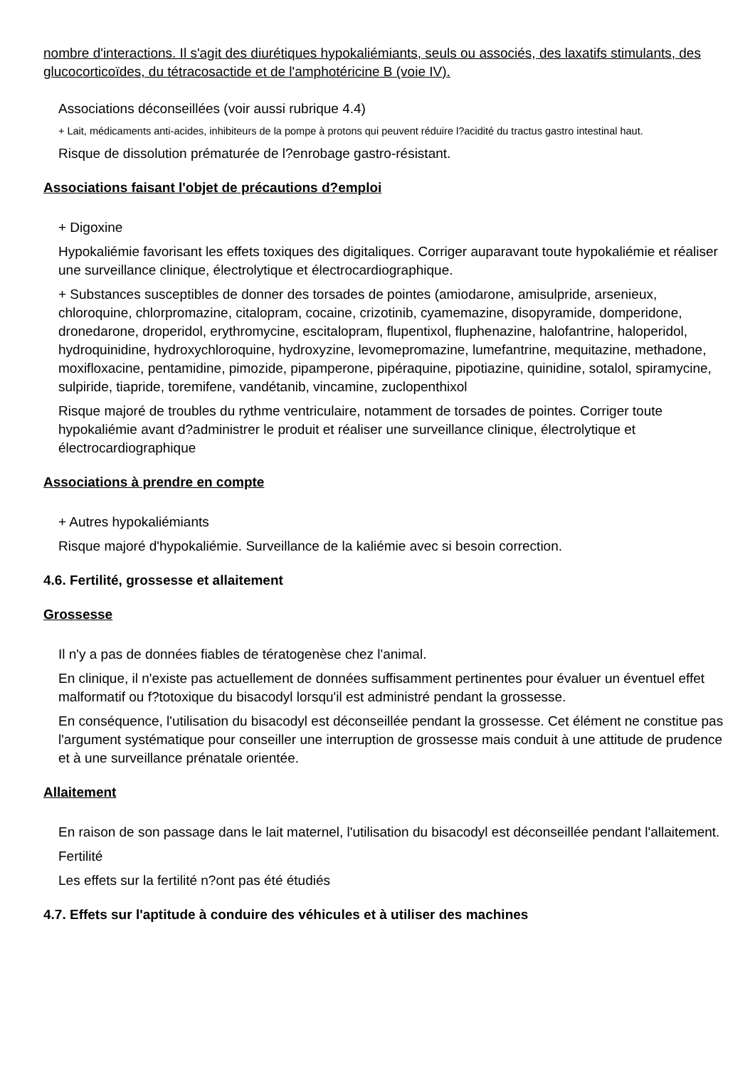nombre d'interactions. Il s'agit des diurétiques hypokaliémiants, seuls ou associés, des laxatifs stimulants, des glucocorticoïdes, du tétracosactide et de l'amphotéricine B (voie IV).
Associations déconseillées (voir aussi rubrique 4.4)
+ Lait, médicaments anti-acides, inhibiteurs de la pompe à protons qui peuvent réduire l?acidité du tractus gastro intestinal haut.
Risque de dissolution prématurée de l?enrobage gastro-résistant.
Associations faisant l'objet de précautions d?emploi
+ Digoxine
Hypokaliémie favorisant les effets toxiques des digitaliques. Corriger auparavant toute hypokaliémie et réaliser une surveillance clinique, électrolytique et électrocardiographique.
+ Substances susceptibles de donner des torsades de pointes (amiodarone, amisulpride, arsenieux, chloroquine, chlorpromazine, citalopram, cocaine, crizotinib, cyamemazine, disopyramide, domperidone, dronedarone, droperidol, erythromycine, escitalopram, flupentixol, fluphenazine, halofantrine, haloperidol, hydroquinidine, hydroxychloroquine, hydroxyzine, levomepromazine, lumefantrine, mequitazine, methadone, moxifloxacine, pentamidine, pimozide, pipamperone, pipéraquine, pipotiazine, quinidine, sotalol, spiramycine, sulpiride, tiapride, toremifene, vandétanib, vincamine, zuclopenthixol
Risque majoré de troubles du rythme ventriculaire, notamment de torsades de pointes. Corriger toute hypokaliémie avant d?administrer le produit et réaliser une surveillance clinique, électrolytique et électrocardiographique
Associations à prendre en compte
+ Autres hypokaliémiants
Risque majoré d'hypokaliémie. Surveillance de la kaliémie avec si besoin correction.
4.6. Fertilité, grossesse et allaitement
Grossesse
Il n'y a pas de données fiables de tératogenèse chez l'animal.
En clinique, il n'existe pas actuellement de données suffisamment pertinentes pour évaluer un éventuel effet malformatif ou f?totoxique du bisacodyl lorsqu'il est administré pendant la grossesse.
En conséquence, l'utilisation du bisacodyl est déconseillée pendant la grossesse. Cet élément ne constitue pas l'argument systématique pour conseiller une interruption de grossesse mais conduit à une attitude de prudence et à une surveillance prénatale orientée.
Allaitement
En raison de son passage dans le lait maternel, l'utilisation du bisacodyl est déconseillée pendant l'allaitement.
Fertilité
Les effets sur la fertilité n?ont pas été étudiés
4.7. Effets sur l'aptitude à conduire des véhicules et à utiliser des machines